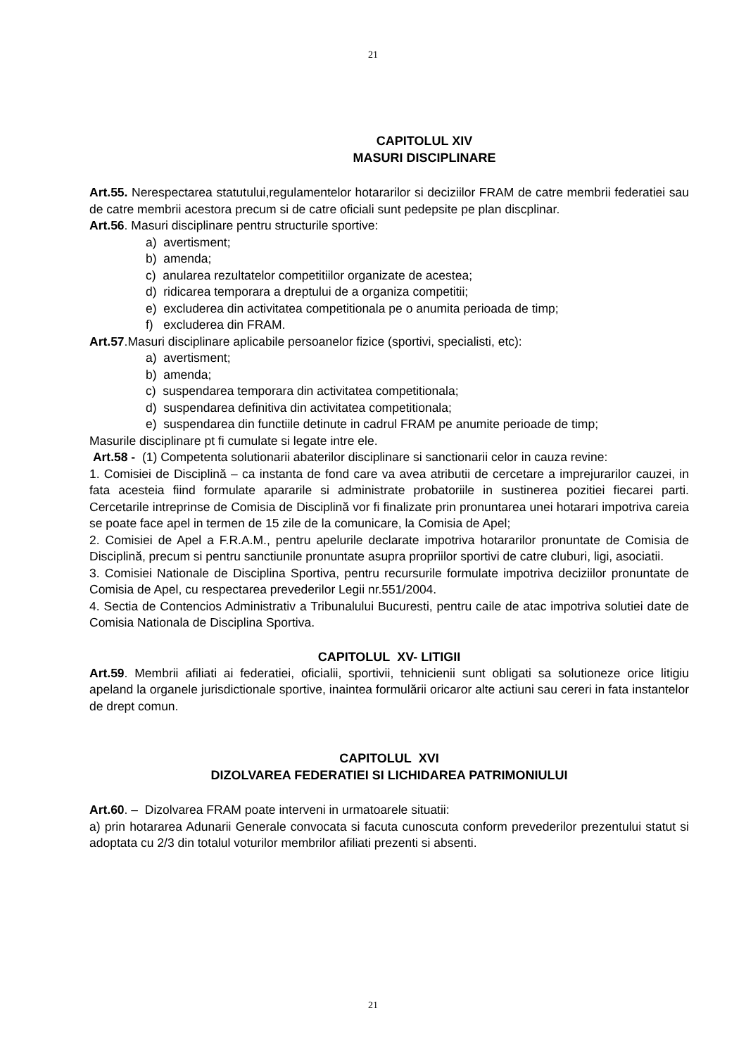21
CAPITOLUL XIV
MASURI DISCIPLINARE
Art.55. Nerespectarea statutului,regulamentelor hotararilor si deciziilor FRAM de catre membrii federatiei sau de catre membrii acestora precum si de catre oficiali sunt pedepsite pe plan discplinar.
Art.56. Masuri disciplinare pentru structurile sportive:
a) avertisment;
b) amenda;
c) anularea rezultatelor competitiilor organizate de acestea;
d) ridicarea temporara a dreptului de a organiza competitii;
e) excluderea din activitatea competitionala pe o anumita perioada de timp;
f) excluderea din FRAM.
Art.57.Masuri disciplinare aplicabile persoanelor fizice (sportivi, specialisti, etc):
a) avertisment;
b) amenda;
c) suspendarea temporara din activitatea competitionala;
d) suspendarea definitiva din activitatea competitionala;
e) suspendarea din functiile detinute in cadrul FRAM pe anumite perioade de timp;
Masurile disciplinare pt fi cumulate si legate intre ele.
Art.58 - (1) Competenta solutionarii abaterilor disciplinare si sanctionarii celor in cauza revine:
1. Comisiei de Disciplină – ca instanta de fond care va avea atributii de cercetare a imprejurarilor cauzei, in fata acesteia fiind formulate apararile si administrate probatoriile in sustinerea pozitiei fiecarei parti. Cercetarile intreprinse de Comisia de Disciplină vor fi finalizate prin pronuntarea unei hotarari impotriva careia se poate face apel in termen de 15 zile de la comunicare, la Comisia de Apel;
2. Comisiei de Apel a F.R.A.M., pentru apelurile declarate impotriva hotararilor pronuntate de Comisia de Disciplină, precum si pentru sanctiunile pronuntate asupra propriilor sportivi de catre cluburi, ligi, asociatii.
3. Comisiei Nationale de Disciplina Sportiva, pentru recursurile formulate impotriva deciziilor pronuntate de Comisia de Apel, cu respectarea prevederilor Legii nr.551/2004.
4. Sectia de Contencios Administrativ a Tribunalului Bucuresti, pentru caile de atac impotriva solutiei date de Comisia Nationala de Disciplina Sportiva.
CAPITOLUL XV- LITIGII
Art.59. Membrii afiliati ai federatiei, oficialii, sportivii, tehnicienii sunt obligati sa solutioneze orice litigiu apeland la organele jurisdictionale sportive, inaintea formulării oricaror alte actiuni sau cereri in fata instantelor de drept comun.
CAPITOLUL XVI
DIZOLVAREA FEDERATIEI SI LICHIDAREA PATRIMONIULUI
Art.60. – Dizolvarea FRAM poate interveni in urmatoarele situatii:
a) prin hotararea Adunarii Generale convocata si facuta cunoscuta conform prevederilor prezentului statut si adoptata cu 2/3 din totalul voturilor membrilor afiliati prezenti si absenti.
21